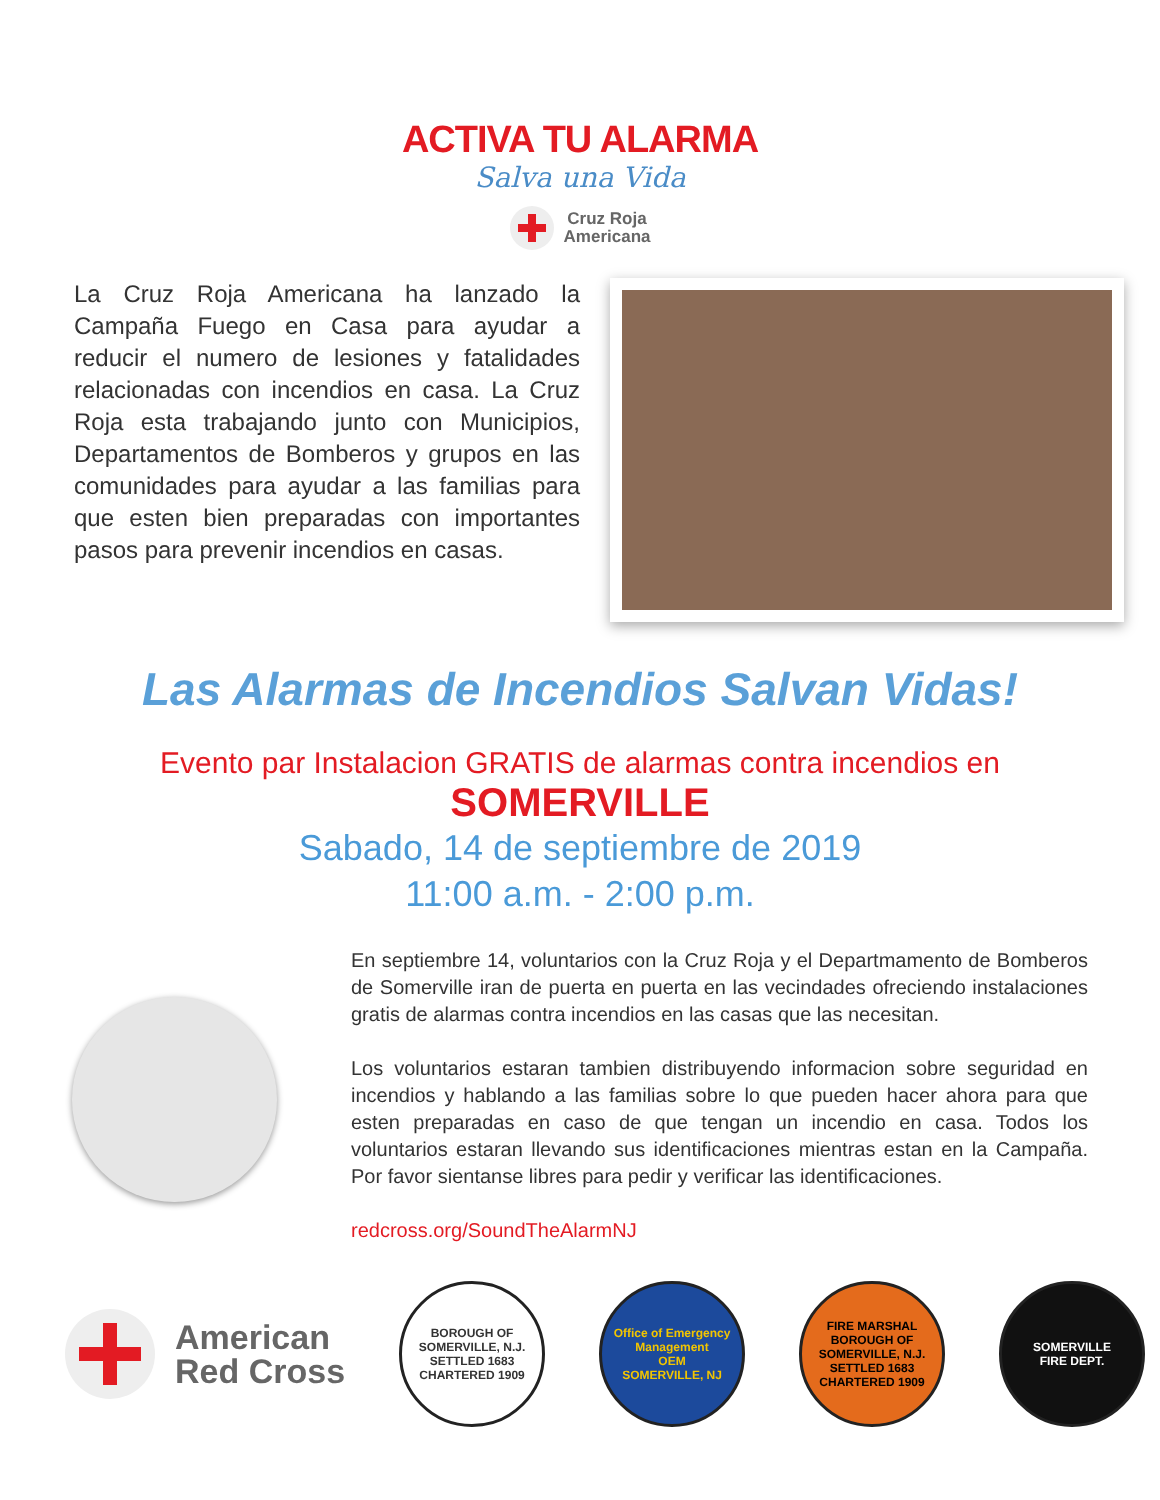ACTIVA TU ALARMA
Salva una Vida
Cruz Roja
Americana
La Cruz Roja Americana ha lanzado la Campaña Fuego en Casa para ayudar a reducir el numero de lesiones y fatalidades relacionadas con incendios en casa. La Cruz Roja esta trabajando junto con Municipios, Departamentos de Bomberos y grupos en las comunidades para ayudar a las familias para que esten bien preparadas con importantes pasos para prevenir incendios en casas.
Las Alarmas de Incendios Salvan Vidas!
Evento par Instalacion GRATIS de alarmas contra incendios en
SOMERVILLE
Sabado, 14 de septiembre de 2019
11:00 a.m. - 2:00 p.m.
En septiembre 14, voluntarios con la Cruz Roja y el Departmamento de Bomberos de Somerville iran de puerta en puerta en las vecindades ofreciendo instalaciones gratis de alarmas contra incendios en las casas que las necesitan.
Los voluntarios estaran tambien distribuyendo informacion sobre seguridad en incendios y hablando a las familias sobre lo que pueden hacer ahora para que esten preparadas en caso de que tengan un incendio en casa. Todos los voluntarios estaran llevando sus identificaciones mientras estan en la Campaña. Por favor sientanse libres para pedir y verificar las identificaciones.
redcross.org/SoundTheAlarmNJ
American
Red Cross
BOROUGH OF SOMERVILLE, N.J.
SETTLED 1683
CHARTERED 1909
Office of Emergency Management
OEM
SOMERVILLE, NJ
FIRE MARSHAL
BOROUGH OF SOMERVILLE, N.J.
SETTLED 1683
CHARTERED 1909
SOMERVILLE
FIRE DEPT.